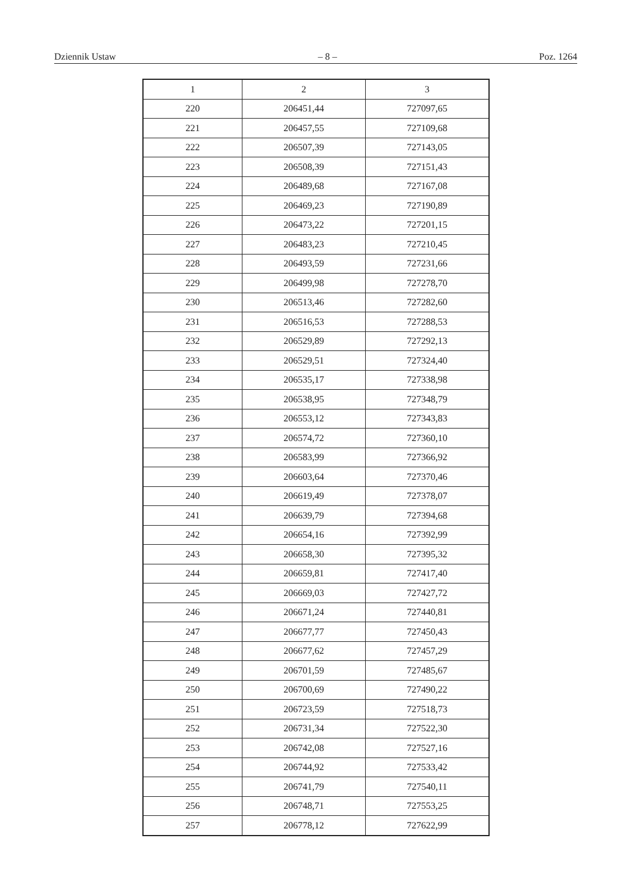Dziennik Ustaw – 8 – Poz. 1264
| 1 | 2 | 3 |
| 220 | 206451,44 | 727097,65 |
| 221 | 206457,55 | 727109,68 |
| 222 | 206507,39 | 727143,05 |
| 223 | 206508,39 | 727151,43 |
| 224 | 206489,68 | 727167,08 |
| 225 | 206469,23 | 727190,89 |
| 226 | 206473,22 | 727201,15 |
| 227 | 206483,23 | 727210,45 |
| 228 | 206493,59 | 727231,66 |
| 229 | 206499,98 | 727278,70 |
| 230 | 206513,46 | 727282,60 |
| 231 | 206516,53 | 727288,53 |
| 232 | 206529,89 | 727292,13 |
| 233 | 206529,51 | 727324,40 |
| 234 | 206535,17 | 727338,98 |
| 235 | 206538,95 | 727348,79 |
| 236 | 206553,12 | 727343,83 |
| 237 | 206574,72 | 727360,10 |
| 238 | 206583,99 | 727366,92 |
| 239 | 206603,64 | 727370,46 |
| 240 | 206619,49 | 727378,07 |
| 241 | 206639,79 | 727394,68 |
| 242 | 206654,16 | 727392,99 |
| 243 | 206658,30 | 727395,32 |
| 244 | 206659,81 | 727417,40 |
| 245 | 206669,03 | 727427,72 |
| 246 | 206671,24 | 727440,81 |
| 247 | 206677,77 | 727450,43 |
| 248 | 206677,62 | 727457,29 |
| 249 | 206701,59 | 727485,67 |
| 250 | 206700,69 | 727490,22 |
| 251 | 206723,59 | 727518,73 |
| 252 | 206731,34 | 727522,30 |
| 253 | 206742,08 | 727527,16 |
| 254 | 206744,92 | 727533,42 |
| 255 | 206741,79 | 727540,11 |
| 256 | 206748,71 | 727553,25 |
| 257 | 206778,12 | 727622,99 |